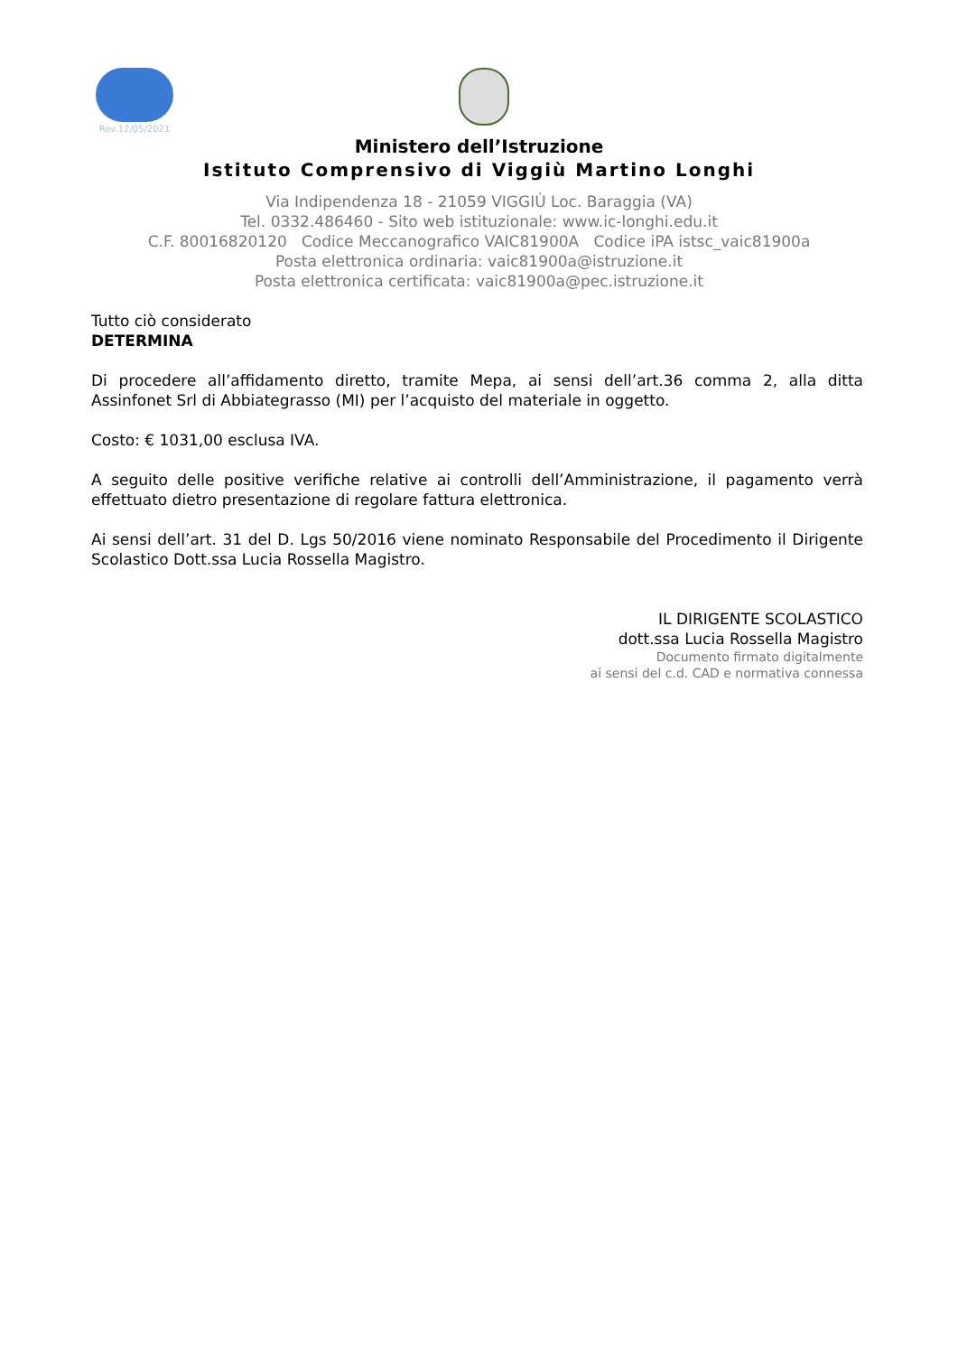Rev.12/05/2021
Ministero dell’Istruzione
Istituto Comprensivo di Viggiù Martino Longhi
Via Indipendenza 18 - 21059 VIGGIÙ Loc. Baraggia (VA)
Tel. 0332.486460 - Sito web istituzionale: www.ic-longhi.edu.it
C.F. 80016820120 Codice Meccanografico VAIC81900A Codice iPA istsc_vaic81900a
Posta elettronica ordinaria: vaic81900a@istruzione.it
Posta elettronica certificata: vaic81900a@pec.istruzione.it
Tutto ciò considerato
DETERMINA
Di procedere all’affidamento diretto, tramite Mepa, ai sensi dell’art.36 comma 2, alla ditta Assinfonet Srl di Abbiategrasso (MI) per l’acquisto del materiale in oggetto.
Costo: € 1031,00 esclusa IVA.
A seguito delle positive verifiche relative ai controlli dell’Amministrazione, il pagamento verrà effettuato dietro presentazione di regolare fattura elettronica.
Ai sensi dell’art. 31 del D. Lgs 50/2016 viene nominato Responsabile del Procedimento il Dirigente Scolastico Dott.ssa Lucia Rossella Magistro.
IL DIRIGENTE SCOLASTICO
dott.ssa Lucia Rossella Magistro
Documento firmato digitalmente
ai sensi del c.d. CAD e normativa connessa